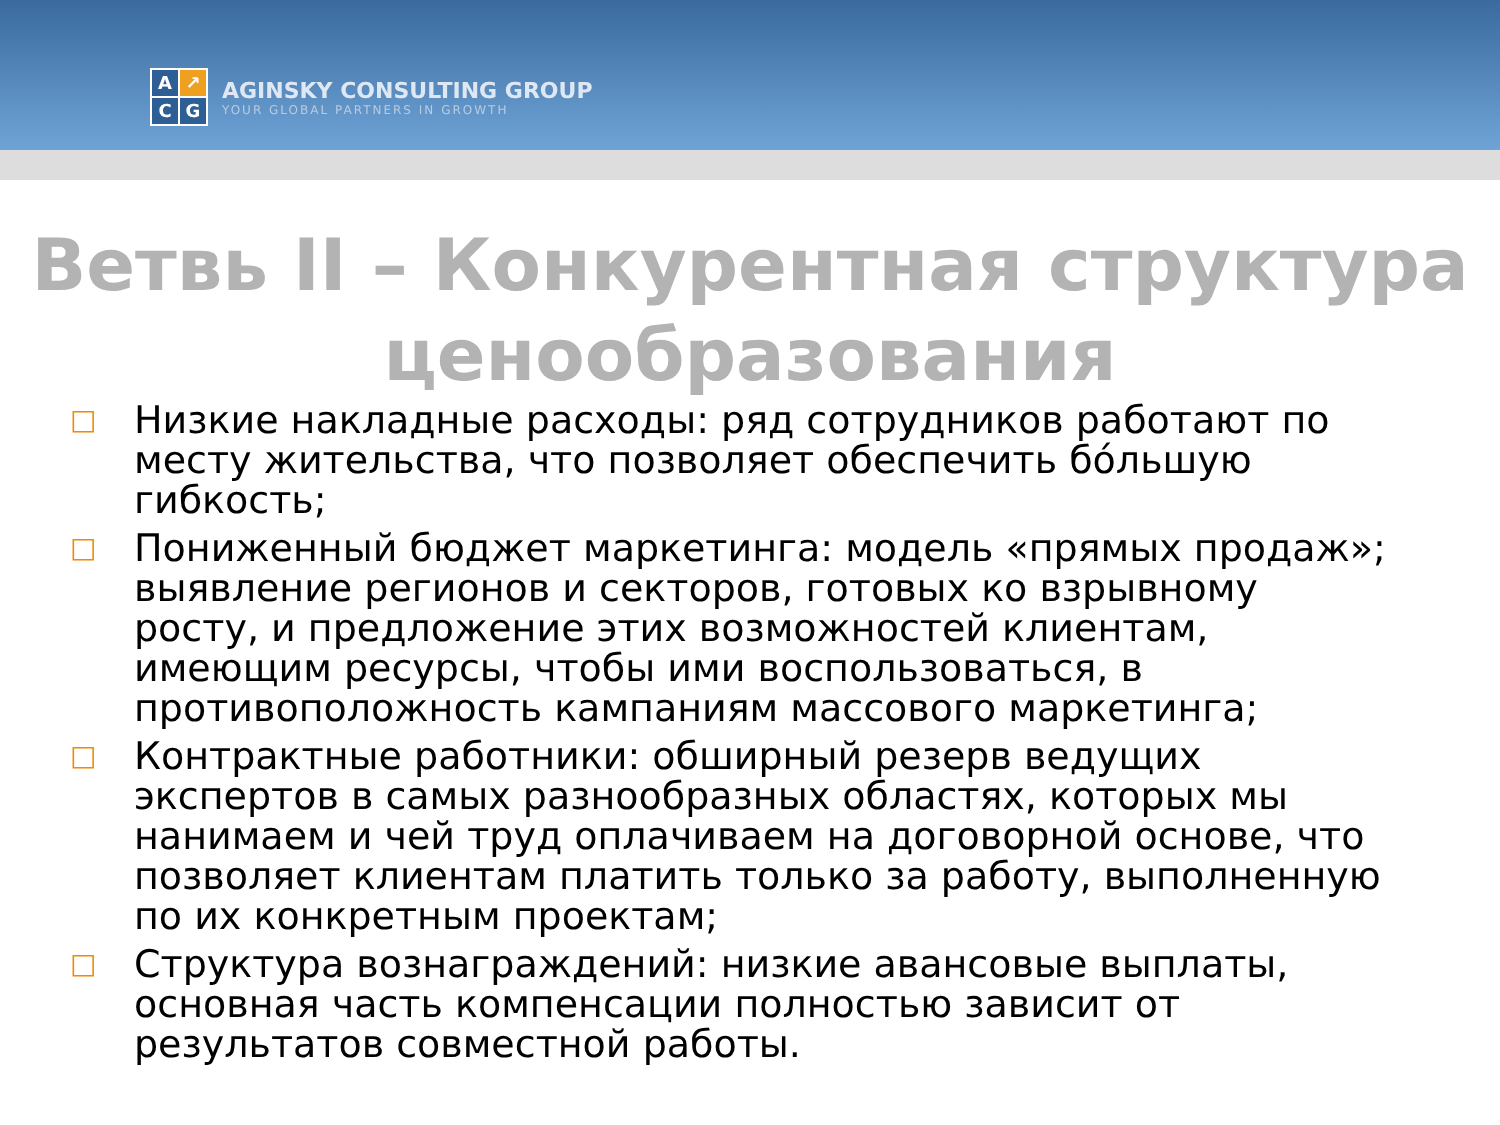A ↗ C G
AGINSKY CONSULTING GROUP
YOUR GLOBAL PARTNERS IN GROWTH
Ветвь II – Конкурентная структура ценообразования
□ Низкие накладные расходы: ряд сотрудников работают по месту жительства, что позволяет обеспечить бóльшую гибкость;
□ Пониженный бюджет маркетинга: модель «прямых продаж»; выявление регионов и секторов, готовых ко взрывному росту, и предложение этих возможностей клиентам, имеющим ресурсы, чтобы ими воспользоваться, в противоположность кампаниям массового маркетинга;
□ Контрактные работники: обширный резерв ведущих экспертов в самых разнообразных областях, которых мы нанимаем и чей труд оплачиваем на договорной основе, что позволяет клиентам платить только за работу, выполненную по их конкретным проектам;
□ Структура вознаграждений: низкие авансовые выплаты, основная часть компенсации полностью зависит от результатов совместной работы.